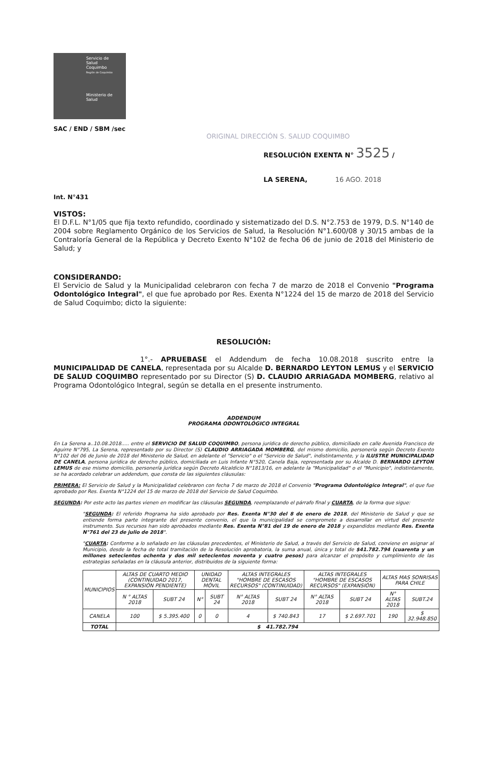Servicio de
Salud
Coquimbo
Región de Coquimbo
Ministerio de
Salud
SAC / END / SBM /sec
ORIGINAL DIRECCIÓN S. SALUD COQUIMBO
RESOLUCIÓN EXENTA N° 3525 /
LA SERENA, 16 AGO. 2018
Int. N°431
VISTOS:
El D.F.L. N°1/05 que fija texto refundido, coordinado y sistematizado del D.S. N°2.753 de 1979, D.S. N°140 de 2004 sobre Reglamento Orgánico de los Servicios de Salud, la Resolución N°1.600/08 y 30/15 ambas de la Contraloría General de la República y Decreto Exento N°102 de fecha 06 de junio de 2018 del Ministerio de Salud; y
CONSIDERANDO:
El Servicio de Salud y la Municipalidad celebraron con fecha 7 de marzo de 2018 el Convenio "Programa Odontológico Integral", el que fue aprobado por Res. Exenta N°1224 del 15 de marzo de 2018 del Servicio de Salud Coquimbo; dicto la siguiente:
RESOLUCIÓN:
1°.- APRUEBASE el Addendum de fecha 10.08.2018 suscrito entre la MUNICIPALIDAD DE CANELA, representada por su Alcalde D. BERNARDO LEYTON LEMUS y el SERVICIO DE SALUD COQUIMBO representado por su Director (S) D. CLAUDIO ARRIAGADA MOMBERG, relativo al Programa Odontológico Integral, según se detalla en el presente instrumento.
ADDENDUM
PROGRAMA ODONTOLÓGICO INTEGRAL
En La Serena a..10.08.2018..... entre el SERVICIO DE SALUD COQUIMBO, persona jurídica de derecho público, domiciliado en calle Avenida Francisco de Aguirre N°795, La Serena, representado por su Director (S) CLAUDIO ARRIAGADA MOMBERG, del mismo domicilio, personería según Decreto Exento N°102 del 06 de Junio de 2018 del Ministerio de Salud, en adelante el "Servicio" o el "Servicio de Salud", indistintamente, y la ILUSTRE MUNICIPALIDAD DE CANELA, persona jurídica de derecho público, domiciliada en Luis Infante N°520, Canela Baja, representada por su Alcalde D. BERNARDO LEYTON LEMUS de ese mismo domicilio, personería jurídica según Decreto Alcaldicio N°1813/16, en adelante la "Municipalidad" o el "Municipio", indistintamente, se ha acordado celebrar un addendum, que consta de las siguientes cláusulas:
PRIMERA: El Servicio de Salud y la Municipalidad celebraron con fecha 7 de marzo de 2018 el Convenio "Programa Odontológico Integral", el que fue aprobado por Res. Exenta N°1224 del 15 de marzo de 2018 del Servicio de Salud Coquimbo.
SEGUNDA: Por este acto las partes vienen en modificar las cláusulas SEGUNDA, reemplazando el párrafo final y CUARTA, de la forma que sigue:
"SEGUNDA: El referido Programa ha sido aprobado por Res. Exenta N°30 del 8 de enero de 2018, del Ministerio de Salud y que se entiende forma parte integrante del presente convenio, el que la municipalidad se compromete a desarrollar en virtud del presente instrumento. Sus recursos han sido aprobados mediante Res. Exenta N°81 del 19 de enero de 2018 y expandidos mediante Res. Exenta N°761 del 23 de julio de 2018".
"CUARTA: Conforme a lo señalado en las cláusulas precedentes, el Ministerio de Salud, a través del Servicio de Salud, conviene en asignar al Municipio, desde la fecha de total tramitación de la Resolución aprobatoria, la suma anual, única y total de $41.782.794 (cuarenta y un millones setecientos ochenta y dos mil setecientos noventa y cuatro pesos) para alcanzar el propósito y cumplimiento de las estrategias señaladas en la cláusula anterior, distribuidos de la siguiente forma:
| MUNICIPIOS | ALTAS DE CUARTO MEDIO (CONTINUIDAD 2017, EXPANSIÓN PENDIENTE) | | UNIDAD DENTAL MÓVIL | | ALTAS INTEGRALES "HOMBRE DE ESCASOS RECURSOS" (CONTINUIDAD) | | ALTAS INTEGRALES "HOMBRE DE ESCASOS RECURSOS" (EXPANSIÓN) | | ALTAS MAS SONRISAS PARA CHILE | |
| --- | --- | --- | --- | --- | --- | --- | --- | --- | --- | --- |
| | N ° ALTAS 2018 | SUBT 24 | N° | SUBT 24 | N° ALTAS 2018 | SUBT 24 | N° ALTAS 2018 | SUBT 24 | N° ALTAS 2018 | SUBT.24 |
| CANELA | 100 | $ 5.395.400 | 0 | 0 | 4 | $ 740.843 | 17 | $ 2.697.701 | 190 | $ 32.948.850 |
| TOTAL | $ 41.782.794 | | | | | | | | | |